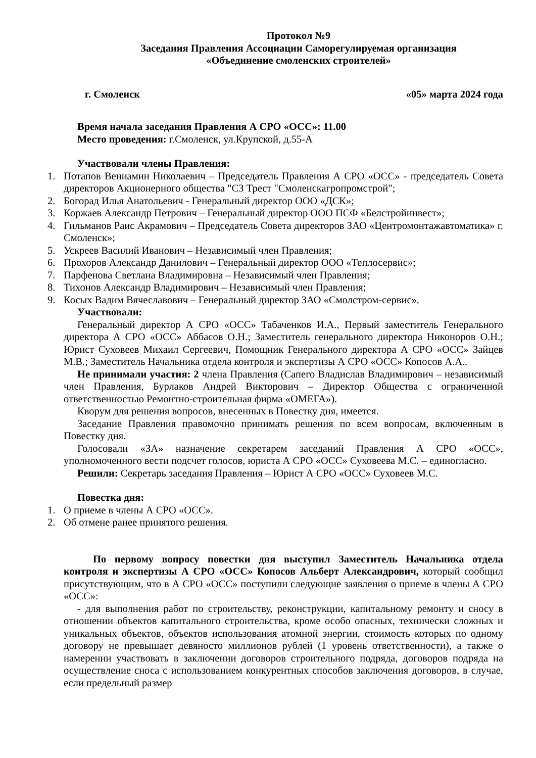Протокол №9
Заседания Правления Ассоциации Саморегулируемая организация
«Объединение смоленских строителей»
г. Смоленск «05» марта 2024 года
Время начала заседания Правления А СРО «ОСС»: 11.00
Место проведения: г.Смоленск, ул.Крупской, д.55-А
Участвовали члены Правления:
1. Потапов Вениамин Николаевич – Председатель Правления А СРО «ОСС» - председатель Совета директоров Акционерного общества "СЗ Трест "Смоленскагропромстрой";
2. Богорад Илья Анатольевич - Генеральный директор ООО «ДСК»;
3. Коржаев Александр Петрович – Генеральный директор ООО ПСФ «Белстройинвест»;
4. Гильманов Раис Акрамович – Председатель Совета директоров ЗАО «Центромонтажавтоматика» г. Смоленск»;
5. Ускреев Василий Иванович – Независимый член Правления;
6. Прохоров Александр Данилович – Генеральный директор ООО «Теплосервис»;
7. Парфенова Светлана Владимировна – Независимый член Правления;
8. Тихонов Александр Владимирович – Независимый член Правления;
9. Косых Вадим Вячеславович – Генеральный директор ЗАО «Смолстром-сервис».
Участвовали:
Генеральный директор А СРО «ОСС» Табаченков И.А., Первый заместитель Генерального директора А СРО «ОСС» Аббасов О.Н.; Заместитель генерального директора Никоноров О.Н.; Юрист Суховеев Михаил Сергеевич, Помощник Генерального директора А СРО «ОСС» Зайцев М.В.; Заместитель Начальника отдела контроля и экспертизы А СРО «ОСС» Копосов А.А..
Не принимали участия: 2 члена Правления (Сапего Владислав Владимирович – независимый член Правления, Бурлаков Андрей Викторович – Директор Общества с ограниченной ответственностью Ремонтно-строительная фирма «ОМЕГА»).
Кворум для решения вопросов, внесенных в Повестку дня, имеется.
Заседание Правления правомочно принимать решения по всем вопросам, включенным в Повестку дня.
Голосовали «ЗА» назначение секретарем заседаний Правления А СРО «ОСС», уполномоченного вести подсчет голосов, юриста А СРО «ОСС» Суховеева М.С. – единогласно.
Решили: Секретарь заседания Правления – Юрист А СРО «ОСС» Суховеев М.С.
Повестка дня:
1. О приеме в члены А СРО «ОСС».
2. Об отмене ранее принятого решения.
По первому вопросу повестки дня выступил Заместитель Начальника отдела контроля и экспертизы А СРО «ОСС» Копосов Альберт Александрович, который сообщил присутствующим, что в А СРО «ОСС» поступили следующие заявления о приеме в члены А СРО «ОСС»:
- для выполнения работ по строительству, реконструкции, капитальному ремонту и сносу в отношении объектов капитального строительства, кроме особо опасных, технически сложных и уникальных объектов, объектов использования атомной энергии, стоимость которых по одному договору не превышает девяносто миллионов рублей (1 уровень ответственности), а также о намерении участвовать в заключении договоров строительного подряда, договоров подряда на осуществление сноса с использованием конкурентных способов заключения договоров, в случае, если предельный размер